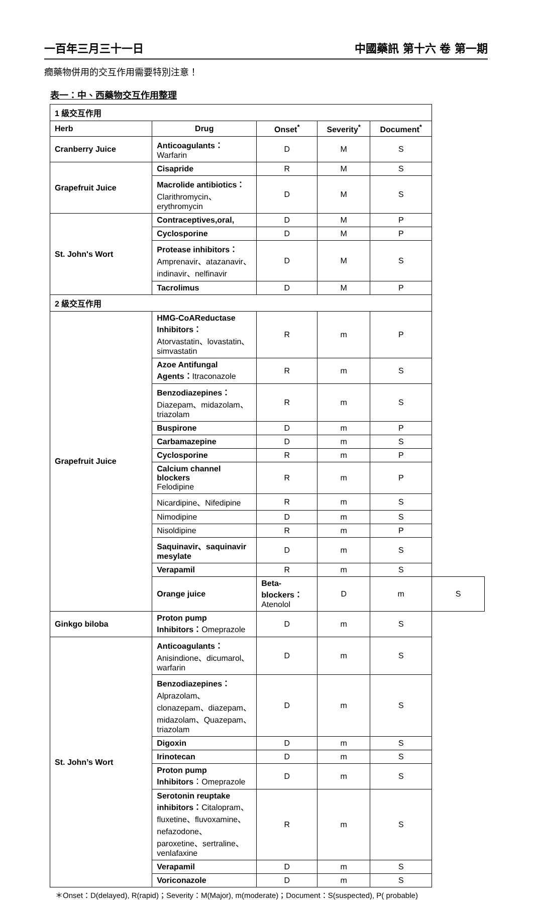一百年三月三十一日 中國藥訊 第十六 卷 第一期
癇藥物併用的交互作用需要特別注意！
表一：中、西藥物交互作用整理
| 1 級交互作用 | | | | | |
| --- | --- | --- | --- | --- | --- |
| Herb | Drug | Onset<sup>*</sup> | Severity<sup>*</sup> | Document<sup>*</sup> | |
| Cranberry Juice | Anticoagulants： Warfarin | D | M | S | |
| Grapefruit Juice | Cisapride | R | M | S | |
| | Macrolide antibiotics： Clarithromycin、erythromycin | D | M | S | |
| St. John's Wort | Contraceptives,oral, | D | M | P | |
| | Cyclosporine | D | M | P | |
| | Protease inhibitors： Amprenavir、atazanavir、indinavir、nelfinavir | D | M | S | |
| | Tacrolimus | D | M | P | |
| 2 級交互作用 | | | | | |
| Grapefruit Juice | HMG-CoAReductase Inhibitors： Atorvastatin、lovastatin、simvastatin | R | m | P | |
| | Azoe Antifungal Agents： Itraconazole | R | m | S | |
| | Benzodiazepines： Diazepam、midazolam、triazolam | R | m | S | |
| | Buspirone | D | m | P | |
| | Carbamazepine | D | m | S | |
| | Cyclosporine | R | m | P | |
| | Calcium channel blockers Felodipine | R | m | P | |
| | Nicardipine、Nifedipine | R | m | S | |
| | Nimodipine | D | m | S | |
| | Nisoldipine | R | m | P | |
| | Saquinavir、saquinavir mesylate | D | m | S | |
| | Verapamil | R | m | S | |
| | Orange juice | Beta-blockers： Atenolol | D | m | S |
| Ginkgo biloba | Proton pump Inhibitors： Omeprazole | D | m | S | |
| St. John’s Wort | Anticoagulants： Anisindione、dicumarol、warfarin | D | m | S | |
| | Benzodiazepines： Alprazolam、clonazepam、diazepam、midazolam、Quazepam、triazolam | D | m | S | |
| | Digoxin | D | m | S | |
| | Irinotecan | D | m | S | |
| | Proton pump Inhibitors ：Omeprazole | D | m | S | |
| | Serotonin reuptake inhibitors： Citalopram、fluxetine、fluvoxamine、nefazodone、paroxetine、sertraline、venlafaxine | R | m | S | |
| | Verapamil | D | m | S | |
| | Voriconazole | D | m | S | |
＊Onset：D(delayed), R(rapid)；Severity：M(Major), m(moderate)；Document：S(suspected), P( probable)